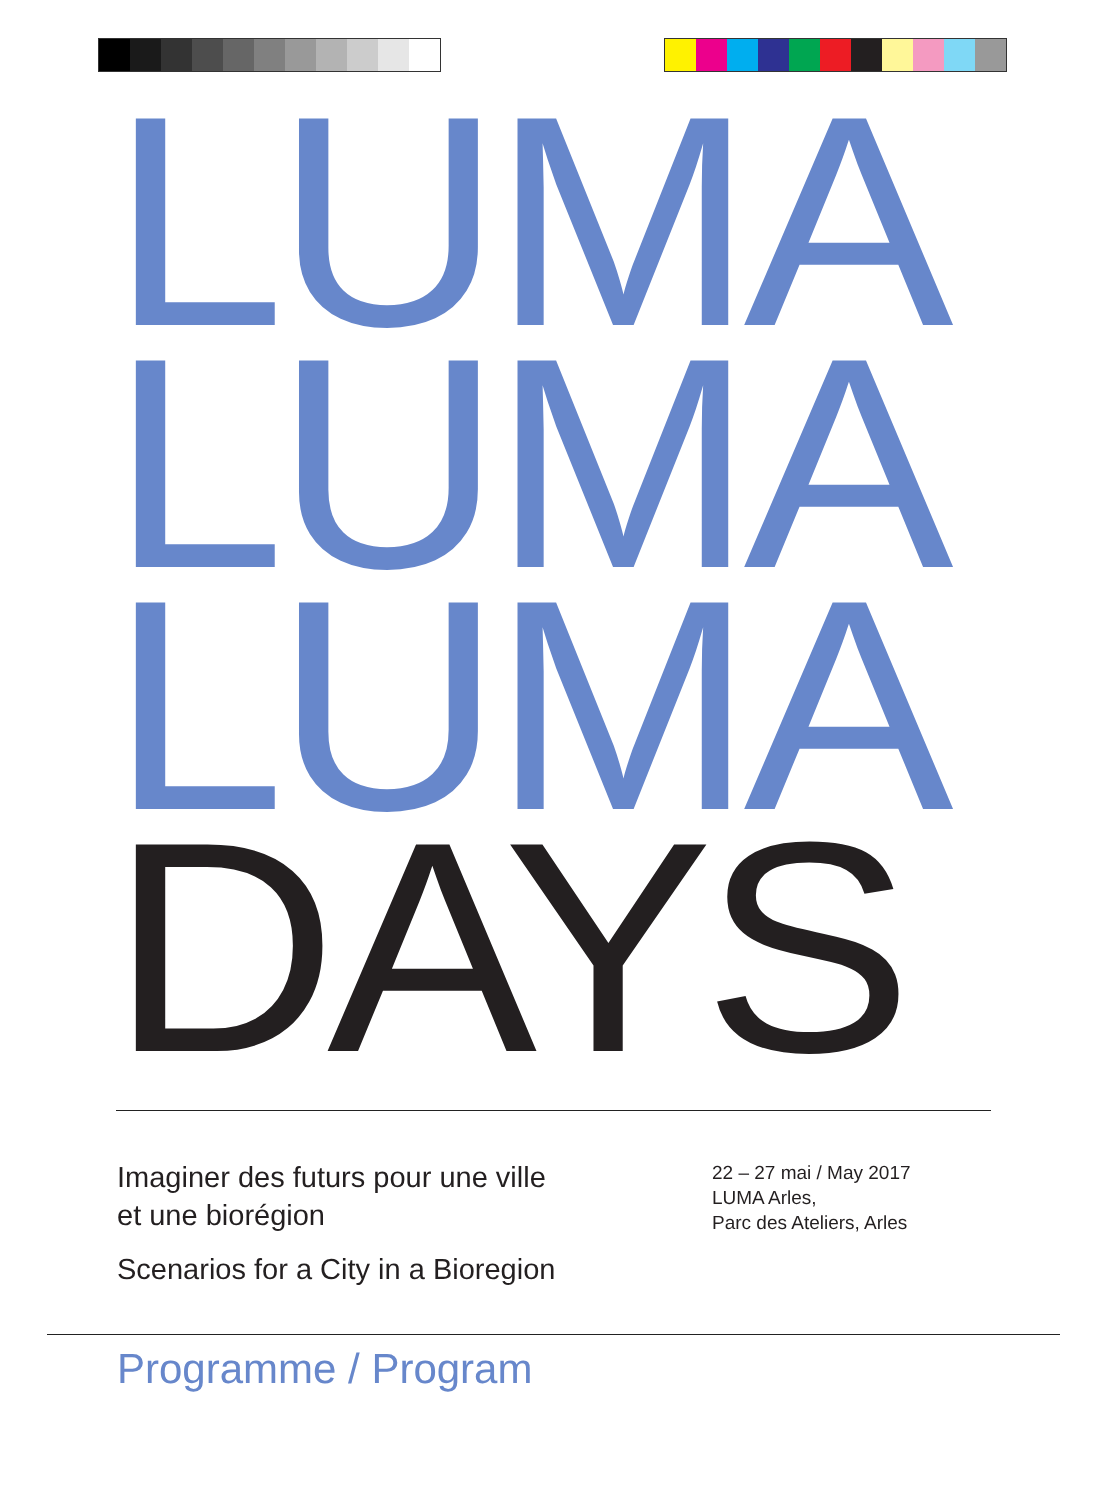LUMA
LUMA
LUMA
DAYS
Imaginer des futurs pour une ville
et une biorégion
Scenarios for a City in a Bioregion
22 – 27 mai / May 2017
LUMA Arles,
Parc des Ateliers, Arles
Programme / Program